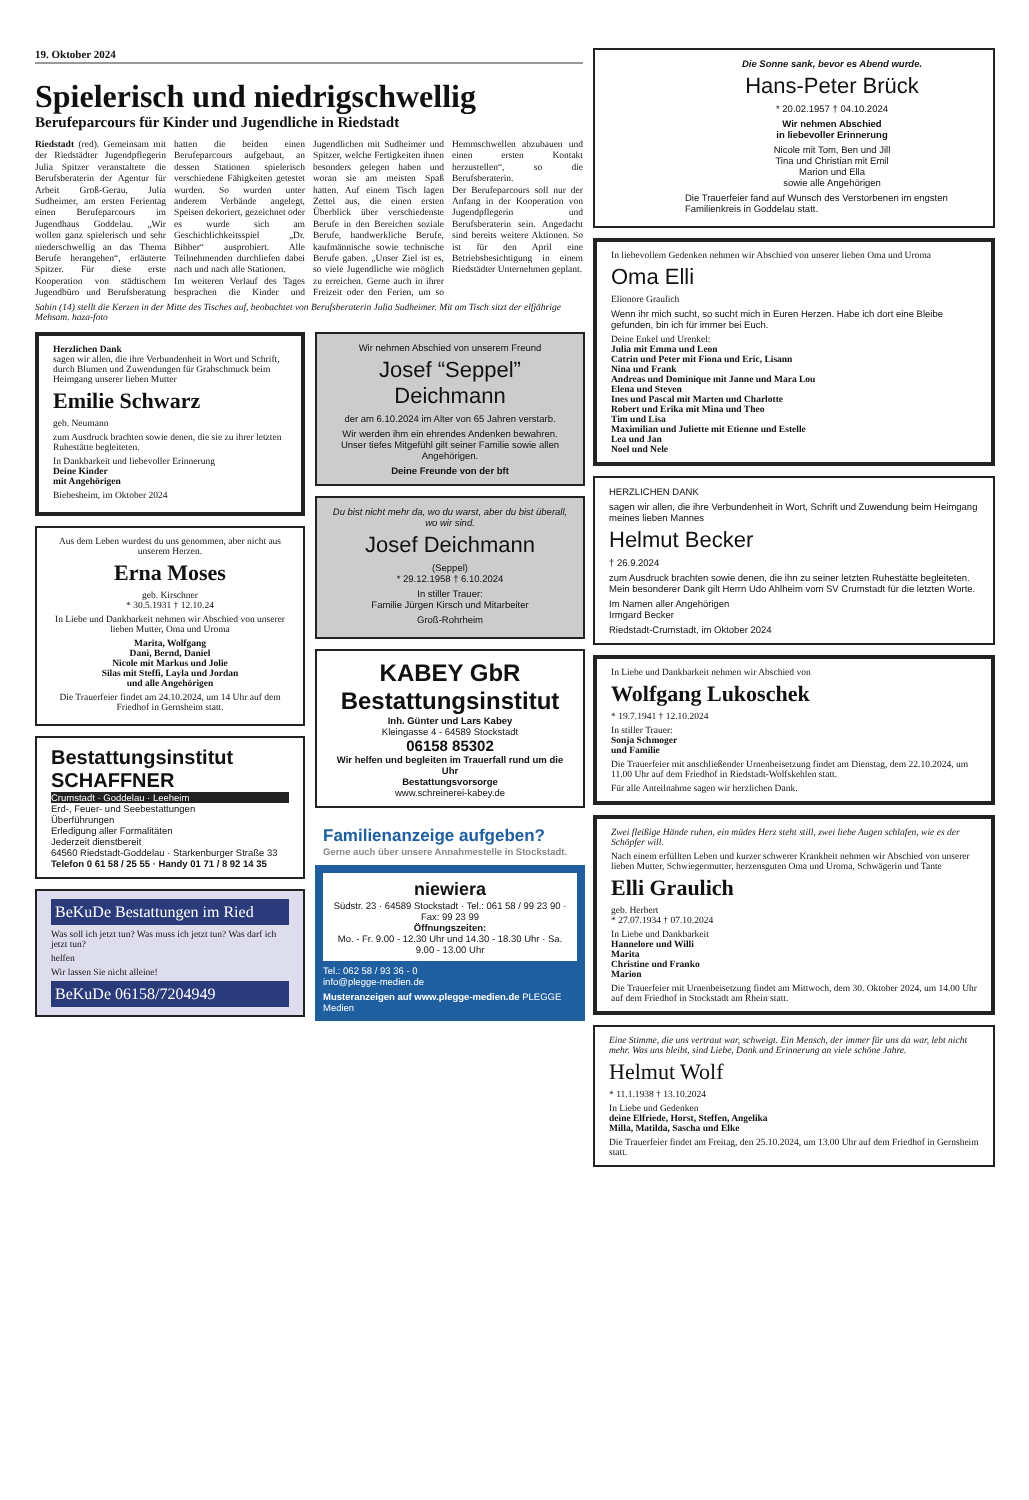19. Oktober 2024
Spielerisch und niedrigschwellig
Berufeparcours für Kinder und Jugendliche in Riedstadt
Riedstadt (red). Gemeinsam mit der Riedstädter Jugendpflegerin Julia Spitzer veranstaltete die Berufsberaterin der Agentur für Arbeit Groß-Gerau, Julia Sudheimer, am ersten Ferientag einen Berufeparcours im Jugendhaus Goddelau. „Wir wollen ganz spielerisch und sehr niederschwellig an das Thema Berufe herangehen“, erläuterte Spitzer. Für diese erste Kooperation von städtischem Jugendbüro und Berufsberatung hatten die beiden einen Berufeparcours aufgebaut, an dessen Stationen spielerisch verschiedene Fähigkeiten getestet wurden. So wurden unter anderem Verbände angelegt, Speisen dekoriert, gezeichnet oder es wurde sich am Geschichlichkeitsspiel „Dr. Bibber“ ausprobiert. Alle Teilnehmenden durchliefen dabei nach und nach alle Stationen.
Im weiteren Verlauf des Tages besprachen die Kinder und Jugendlichen mit Sudheimer und Spitzer, welche Fertigkeiten ihnen besonders gelegen haben und woran sie am meisten Spaß hatten. Auf einem Tisch lagen Zettel aus, die einen ersten Überblick über verschiedenste Berufe in den Bereichen soziale Berufe, handwerkliche Berufe, kaufmännische sowie technische Berufe gaben. „Unser Ziel ist es, so viele Jugendliche wie möglich zu erreichen. Gerne auch in ihrer Freizeit oder den Ferien, um so Hemmschwellen abzubauen und einen ersten Kontakt herzustellen“, so die Berufsberaterin.
Der Berufeparcours soll nur der Anfang in der Kooperation von Jugendpflegerin und Berufsberaterin sein. Angedacht sind bereits weitere Aktionen. So ist für den April eine Betriebsbesichtigung in einem Riedstädter Unternehmen geplant.
Sahin (14) stellt die Kerzen in der Mitte des Tisches auf, beobachtet von Berufsberaterin Julia Sudheimer. Mit am Tisch sitzt der elfjährige Mehsam. haza-foto
Herzlichen Dank
sagen wir allen, die ihre Verbundenheit in Wort und Schrift, durch Blumen und Zuwendungen für Grabschmuck beim Heimgang unserer lieben Mutter
Emilie Schwarz
geb. Neumann
zum Ausdruck brachten sowie denen, die sie zu ihrer letzten Ruhestätte begleiteten.
In Dankbarkeit und liebevoller Erinnerung
Deine Kinder
mit Angehörigen
Biebesheim, im Oktober 2024
Aus dem Leben wurdest du uns genommen, aber nicht aus unserem Herzen.
Erna Moses
geb. Kirschner
* 30.5.1931 † 12.10.24
In Liebe und Dankbarkeit nehmen wir Abschied von unserer lieben Mutter, Oma und Uroma
Marita, Wolfgang
Dani, Bernd, Daniel
Nicole mit Markus und Jolie
Silas mit Steffi, Layla und Jordan
und alle Angehörigen
Die Trauerfeier findet am 24.10.2024, um 14 Uhr auf dem Friedhof in Gernsheim statt.
Bestattungsinstitut SCHAFFNER
Crumstadt · Goddelau · Leeheim
Erd-, Feuer- und Seebestattungen
Überführungen
Erledigung aller Formalitäten
Jederzeit dienstbereit
64560 Riedstadt-Goddelau · Starkenburger Straße 33
Telefon 0 61 58 / 25 55 · Handy 01 71 / 8 92 14 35
BeKuDe Bestattungen im Ried
Was soll ich jetzt tun? Was muss ich jetzt tun? Was darf ich jetzt tun?
helfen
Wir lassen Sie nicht alleine!
BeKuDe 06158/7204949
Wir nehmen Abschied von unserem Freund
Josef “Seppel” Deichmann
der am 6.10.2024 im Alter von 65 Jahren verstarb.
Wir werden ihm ein ehrendes Andenken bewahren. Unser tiefes Mitgefühl gilt seiner Familie sowie allen Angehörigen.
Deine Freunde von der bft
Du bist nicht mehr da, wo du warst, aber du bist überall, wo wir sind.
Josef Deichmann
(Seppel)
* 29.12.1958 † 6.10.2024
In stiller Trauer:
Familie Jürgen Kirsch und Mitarbeiter
Groß-Rohrheim
KABEY GbR
Bestattungsinstitut
Inh. Günter und Lars Kabey
Kleingasse 4 - 64589 Stockstadt
06158 85302
Wir helfen und begleiten im Trauerfall rund um die Uhr
Bestattungsvorsorge
www.schreinerei-kabey.de
Familienanzeige aufgeben?
Gerne auch über unsere Annahmestelle in Stockstadt.
niewiera
Südstr. 23 · 64589 Stockstadt · Tel.: 061 58 / 99 23 90 · Fax: 99 23 99
Öffnungszeiten:
Mo. - Fr. 9.00 - 12.30 Uhr und 14.30 - 18.30 Uhr · Sa. 9.00 - 13.00 Uhr
Tel.: 062 58 / 93 36 - 0
info@plegge-medien.de
Musteranzeigen auf www.plegge-medien.de PLEGGE Medien
Die Sonne sank, bevor es Abend wurde.
Hans-Peter Brück
* 20.02.1957 † 04.10.2024
Wir nehmen Abschied
in liebevoller Erinnerung
Nicole mit Tom, Ben und Jill
Tina und Christian mit Emil
Marion und Ella
sowie alle Angehörigen
Die Trauerfeier fand auf Wunsch des Verstorbenen im engsten Familienkreis in Goddelau statt.
In liebevollem Gedenken nehmen wir Abschied von unserer lieben Oma und Uroma
Oma Elli
Elionore Graulich
Wenn ihr mich sucht, so sucht mich in Euren Herzen. Habe ich dort eine Bleibe gefunden, bin ich für immer bei Euch.
Deine Enkel und Urenkel:
Julia mit Emma und Leon
Catrin und Peter mit Fiona und Eric, Lisann
Nina und Frank
Andreas und Dominique mit Janne und Mara Lou
Elena und Steven
Ines und Pascal mit Marten und Charlotte
Robert und Erika mit Mina und Theo
Tim und Lisa
Maximilian und Juliette mit Etienne und Estelle
Lea und Jan
Noel und Nele
HERZLICHEN DANK
sagen wir allen, die ihre Verbundenheit in Wort, Schrift und Zuwendung beim Heimgang meines lieben Mannes
Helmut Becker
† 26.9.2024
zum Ausdruck brachten sowie denen, die ihn zu seiner letzten Ruhestätte begleiteten. Mein besonderer Dank gilt Herrn Udo Ahlheim vom SV Crumstadt für die letzten Worte.
Im Namen aller Angehörigen
Irmgard Becker
Riedstadt-Crumstadt, im Oktober 2024
In Liebe und Dankbarkeit nehmen wir Abschied von
Wolfgang Lukoschek
* 19.7.1941 † 12.10.2024
In stiller Trauer:
Sonja Schmoger
und Familie
Die Trauerfeier mit anschließender Urnenbeisetzung findet am Dienstag, dem 22.10.2024, um 11.00 Uhr auf dem Friedhof in Riedstadt-Wolfskehlen statt.
Für alle Anteilnahme sagen wir herzlichen Dank.
Zwei fleißige Hände ruhen, ein müdes Herz steht still, zwei liebe Augen schlafen, wie es der Schöpfer will.
Nach einem erfüllten Leben und kurzer schwerer Krankheit nehmen wir Abschied von unserer lieben Mutter, Schwiegermutter, herzensguten Oma und Uroma, Schwägerin und Tante
Elli Graulich
geb. Herbert
* 27.07.1934 † 07.10.2024
In Liebe und Dankbarkeit
Hannelore und Willi
Marita
Christine und Franko
Marion
Die Trauerfeier mit Urnenbeisetzung findet am Mittwoch, dem 30. Oktober 2024, um 14.00 Uhr auf dem Friedhof in Stockstadt am Rhein statt.
Eine Stimme, die uns vertraut war, schweigt. Ein Mensch, der immer für uns da war, lebt nicht mehr. Was uns bleibt, sind Liebe, Dank und Erinnerung an viele schöne Jahre.
Helmut Wolf
* 11.1.1938 † 13.10.2024
In Liebe und Gedenken
deine Elfriede, Horst, Steffen, Angelika
Milla, Matilda, Sascha und Elke
Die Trauerfeier findet am Freitag, den 25.10.2024, um 13.00 Uhr auf dem Friedhof in Gernsheim statt.